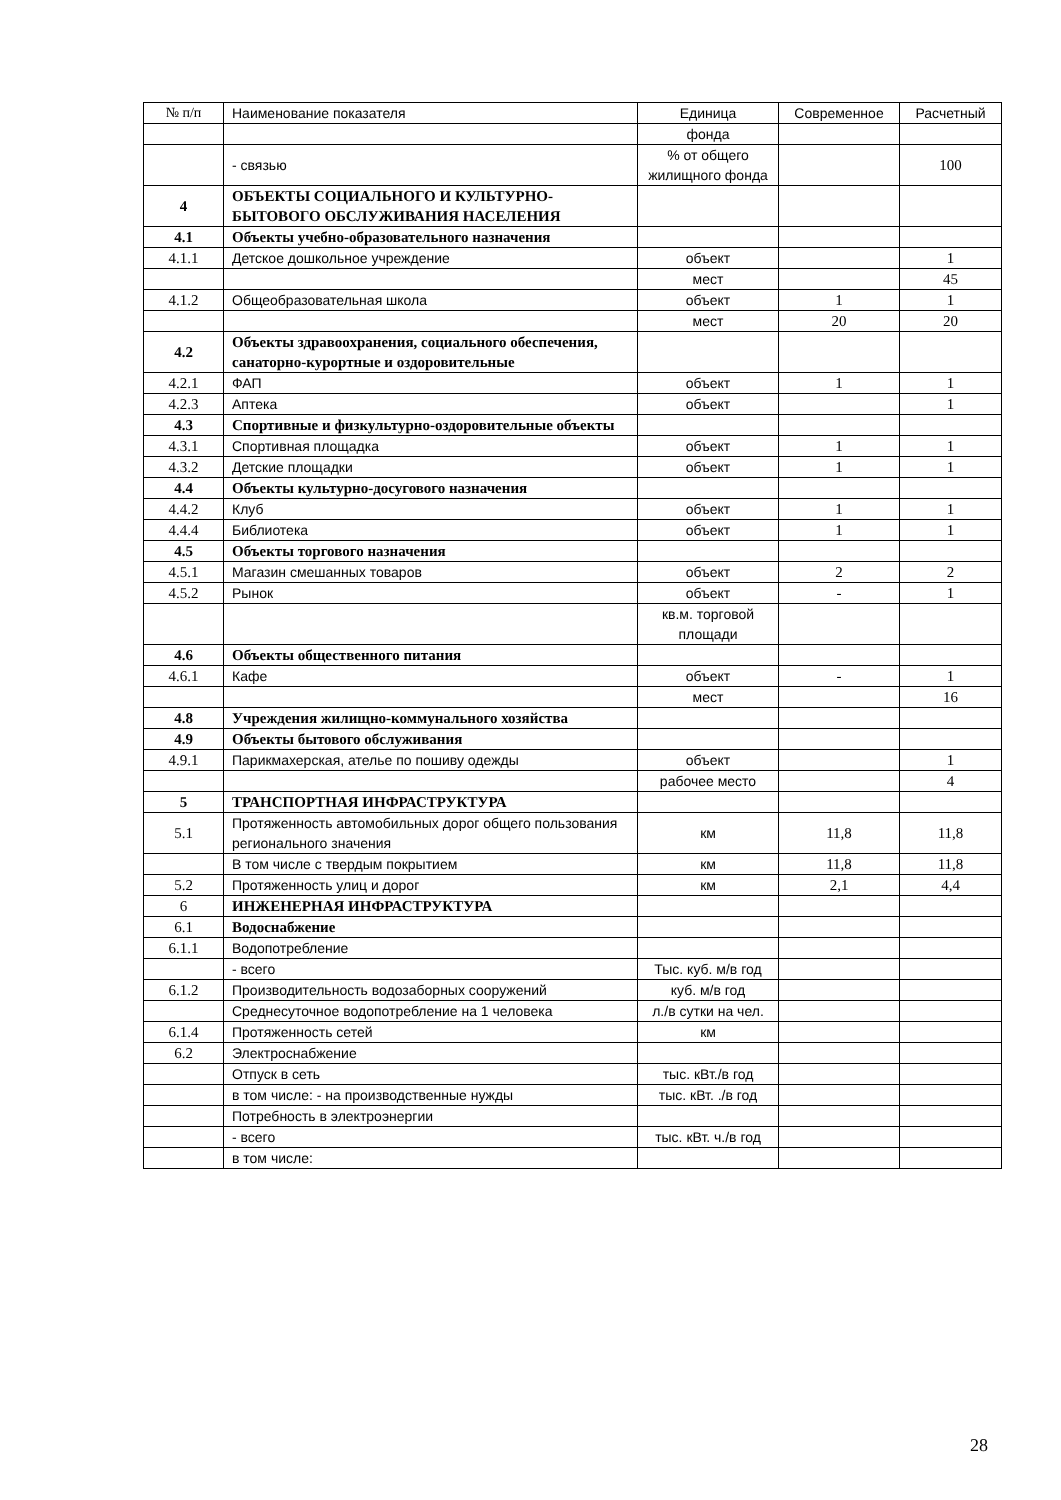| № п/п | Наименование показателя | Единица | Современное | Расчетный |
| | | фонда | | |
| | - связью | % от общего жилищного фонда | | 100 |
| 4 | ОБЪЕКТЫ СОЦИАЛЬНОГО И КУЛЬТУРНО-БЫТОВОГО ОБСЛУЖИВАНИЯ НАСЕЛЕНИЯ | | | |
| 4.1 | Объекты учебно-образовательного назначения | | | |
| 4.1.1 | Детское дошкольное учреждение | объект | | 1 |
| | | мест | | 45 |
| 4.1.2 | Общеобразовательная школа | объект | 1 | 1 |
| | | мест | 20 | 20 |
| 4.2 | Объекты здравоохранения, социального обеспечения, санаторно-курортные и оздоровительные | | | |
| 4.2.1 | ФАП | объект | 1 | 1 |
| 4.2.3 | Аптека | объект | | 1 |
| 4.3 | Спортивные и физкультурно-оздоровительные объекты | | | |
| 4.3.1 | Спортивная площадка | объект | 1 | 1 |
| 4.3.2 | Детские площадки | объект | 1 | 1 |
| 4.4 | Объекты культурно-досугового назначения | | | |
| 4.4.2 | Клуб | объект | 1 | 1 |
| 4.4.4 | Библиотека | объект | 1 | 1 |
| 4.5 | Объекты торгового назначения | | | |
| 4.5.1 | Магазин смешанных товаров | объект | 2 | 2 |
| 4.5.2 | Рынок | объект | - | 1 |
| | | кв.м. торговой площади | | |
| 4.6 | Объекты общественного питания | | | |
| 4.6.1 | Кафе | объект | - | 1 |
| | | мест | | 16 |
| 4.8 | Учреждения жилищно-коммунального хозяйства | | | |
| 4.9 | Объекты бытового обслуживания | | | |
| 4.9.1 | Парикмахерская, ателье по пошиву одежды | объект | | 1 |
| | | рабочее место | | 4 |
| 5 | ТРАНСПОРТНАЯ ИНФРАСТРУКТУРА | | | |
| 5.1 | Протяженность автомобильных дорог общего пользования регионального значения | км | 11,8 | 11,8 |
| | В том числе с твердым покрытием | км | 11,8 | 11,8 |
| 5.2 | Протяженность улиц и дорог | км | 2,1 | 4,4 |
| 6 | ИНЖЕНЕРНАЯ ИНФРАСТРУКТУРА | | | |
| 6.1 | Водоснабжение | | | |
| 6.1.1 | Водопотребление | | | |
| | - всего | Тыс. куб. м/в год | | |
| 6.1.2 | Производительность водозаборных сооружений | куб. м/в год | | |
| | Среднесуточное водопотребление на 1 человека | л./в сутки на чел. | | |
| 6.1.4 | Протяженность сетей | км | | |
| 6.2 | Электроснабжение | | | |
| | Отпуск в сеть | тыс. кВт./в год | | |
| | в том числе: - на производственные нужды | тыс. кВт. ./в год | | |
| | Потребность в электроэнергии | | | |
| | - всего | тыс. кВт. ч./в год | | |
| | в том числе: | | | |
28